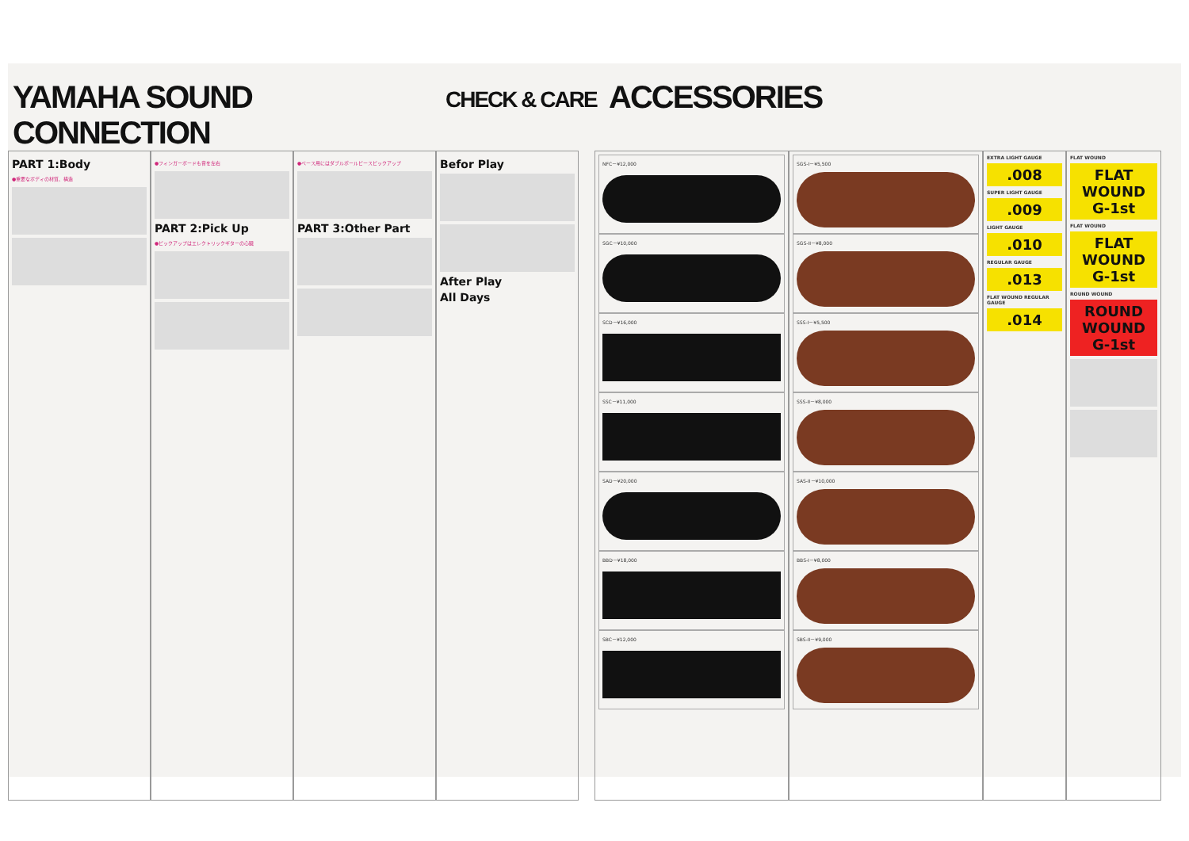YAMAHA SOUND CONNECTION
CHECK & CARE
ACCESSORIES
PART 1:Body
●重要なボディの材質、構造
●フィンガーボードも音を左右
PART 2:Pick Up
●ピックアップはエレクトリックギターの心臓
●ベース用にはダブルポールピースピックアップ
PART 3:Other Part
Befor Play
After Play
All Days
NFC－¥12,000
SGC－¥10,000
SCD－¥16,000
SSC－¥11,000
SAD－¥20,000
BBD－¥18,000
SBC－¥12,000
SGS-I－¥5,500
SGS-II－¥8,000
SSS-I－¥5,500
SSS-II－¥8,000
SAS-II－¥10,000
BBS-I－¥8,000
SBS-II－¥9,000
EXTRA LIGHT GAUGE
.008
SUPER LIGHT GAUGE
.009
LIGHT GAUGE
.010
REGULAR GAUGE
.013
FLAT WOUND REGULAR GAUGE
.014
FLAT WOUND
FLAT WOUND G-1st
FLAT WOUND
FLAT WOUND G-1st
ROUND WOUND
ROUND WOUND G-1st